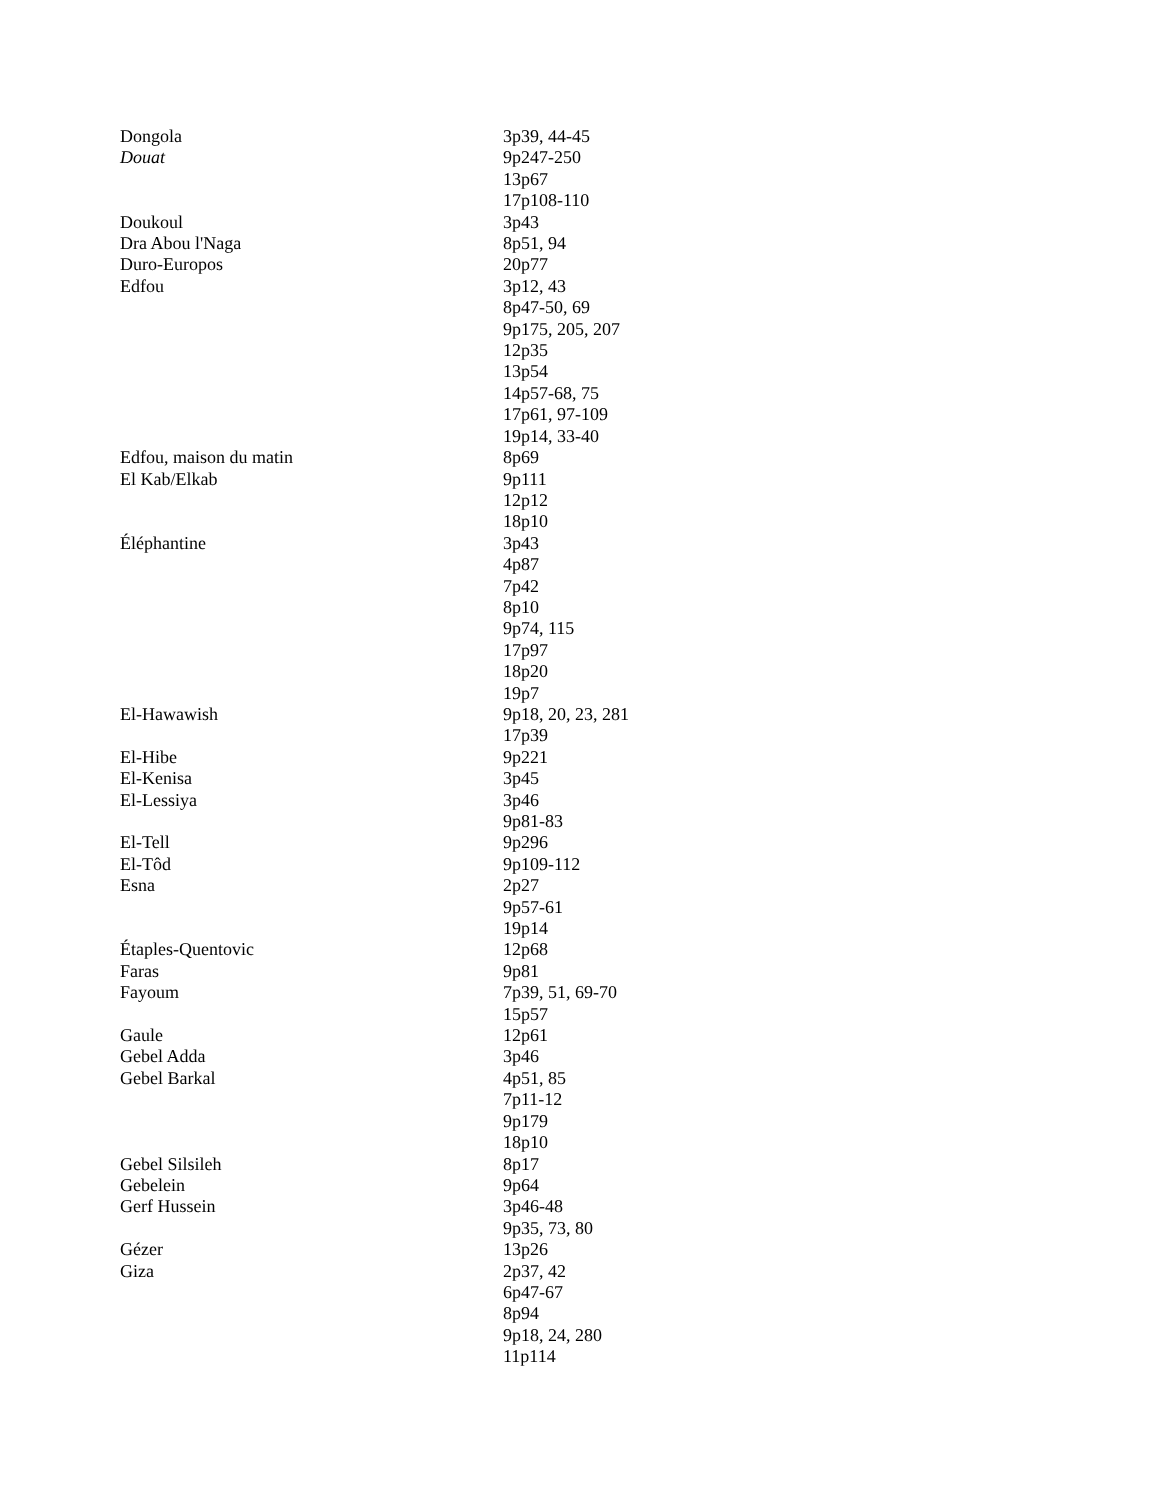| Dongola | 3p39, 44-45 |
| Douat | 9p247-250 13p67 17p108-110 |
| Doukoul | 3p43 |
| Dra Abou l'Naga | 8p51, 94 |
| Duro-Europos | 20p77 |
| Edfou | 3p12, 43 8p47-50, 69 9p175, 205, 207 12p35 13p54 14p57-68, 75 17p61, 97-109 19p14, 33-40 |
| Edfou, maison du matin | 8p69 |
| El Kab/Elkab | 9p111 12p12 18p10 |
| Éléphantine | 3p43 4p87 7p42 8p10 9p74, 115 17p97 18p20 19p7 |
| El-Hawawish | 9p18, 20, 23, 281 17p39 |
| El-Hibe | 9p221 |
| El-Kenisa | 3p45 |
| El-Lessiya | 3p46 9p81-83 |
| El-Tell | 9p296 |
| El-Tôd | 9p109-112 |
| Esna | 2p27 9p57-61 19p14 |
| Étaples-Quentovic | 12p68 |
| Faras | 9p81 |
| Fayoum | 7p39, 51, 69-70 15p57 |
| Gaule | 12p61 |
| Gebel Adda | 3p46 |
| Gebel Barkal | 4p51, 85 7p11-12 9p179 18p10 |
| Gebel Silsileh | 8p17 |
| Gebelein | 9p64 |
| Gerf Hussein | 3p46-48 9p35, 73, 80 |
| Gézer | 13p26 |
| Giza | 2p37, 42 6p47-67 8p94 9p18, 24, 280 11p114 |